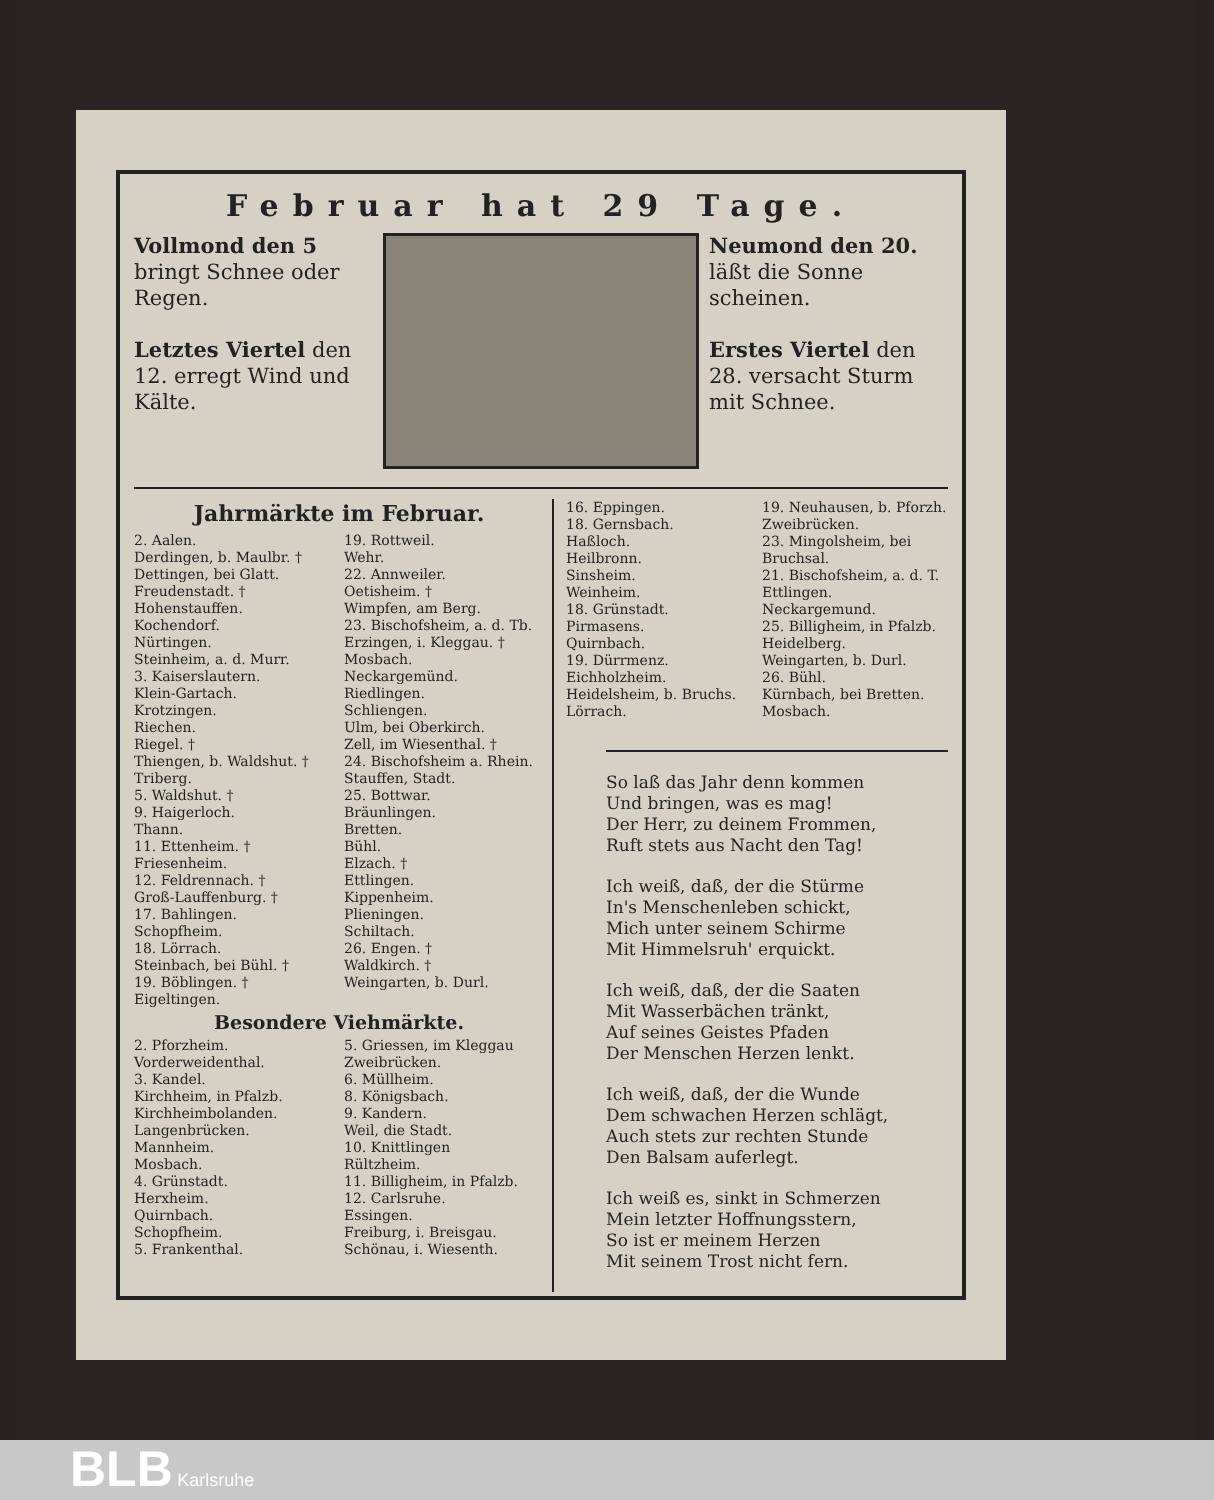Februar hat 29 Tage.
Vollmond den 5 bringt Schnee oder Regen.
Letztes Viertel den 12. erregt Wind und Kälte.
Neumond den 20. läßt die Sonne scheinen.
Erstes Viertel den 28. versacht Sturm mit Schnee.
Jahrmärkte im Februar.
2. Aalen.
Derdingen, b. Maulbr. †
Dettingen, bei Glatt.
Freudenstadt. †
Hohenstauffen.
Kochendorf.
Nürtingen.
Steinheim, a. d. Murr.
3. Kaiserslautern.
Klein-Gartach.
Krotzingen.
Riechen.
Riegel. †
Thiengen, b. Waldshut. †
Triberg.
5. Waldshut. †
9. Haigerloch.
Thann.
11. Ettenheim. †
Friesenheim.
12. Feldrennach. †
Groß-Lauffenburg. †
17. Bahlingen.
Schopfheim.
18. Lörrach.
Steinbach, bei Bühl. †
19. Böblingen. †
Eigeltingen.
19. Rottweil.
Wehr.
22. Annweiler.
Oetisheim. †
Wimpfen, am Berg.
23. Bischofsheim, a. d. Tb.
Erzingen, i. Kleggau. †
Mosbach.
Neckargemünd.
Riedlingen.
Schliengen.
Ulm, bei Oberkirch.
Zell, im Wiesenthal. †
24. Bischofsheim a. Rhein.
Stauffen, Stadt.
25. Bottwar.
Bräunlingen.
Bretten.
Bühl.
Elzach. †
Ettlingen.
Kippenheim.
Plieningen.
Schiltach.
26. Engen. †
Waldkirch. †
Weingarten, b. Durl.
Besondere Viehmärkte.
2. Pforzheim.
Vorderweidenthal.
3. Kandel.
Kirchheim, in Pfalzb.
Kirchheimbolanden.
Langenbrücken.
Mannheim.
Mosbach.
4. Grünstadt.
Herxheim.
Quirnbach.
Schopfheim.
5. Frankenthal.
5. Griessen, im Kleggau
Zweibrücken.
6. Müllheim.
8. Königsbach.
9. Kandern.
Weil, die Stadt.
10. Knittlingen
Rültzheim.
11. Billigheim, in Pfalzb.
12. Carlsruhe.
Essingen.
Freiburg, i. Breisgau.
Schönau, i. Wiesenth.
16. Eppingen.
18. Gernsbach.
Haßloch.
Heilbronn.
Sinsheim.
Weinheim.
18. Grünstadt.
Pirmasens.
Quirnbach.
19. Dürrmenz.
Eichholzheim.
Heidelsheim, b. Bruchs.
Lörrach.
19. Neuhausen, b. Pforzh.
Zweibrücken.
23. Mingolsheim, bei Bruchsal.
21. Bischofsheim, a. d. T.
Ettlingen.
Neckargemund.
25. Billigheim, in Pfalzb.
Heidelberg.
Weingarten, b. Durl.
26. Bühl.
Kürnbach, bei Bretten.
Mosbach.
So laß das Jahr denn kommen
Und bringen, was es mag!
Der Herr, zu deinem Frommen,
Ruft stets aus Nacht den Tag!
Ich weiß, daß, der die Stürme
In's Menschenleben schickt,
Mich unter seinem Schirme
Mit Himmelsruh' erquickt.
Ich weiß, daß, der die Saaten
Mit Wasserbächen tränkt,
Auf seines Geistes Pfaden
Der Menschen Herzen lenkt.
Ich weiß, daß, der die Wunde
Dem schwachen Herzen schlägt,
Auch stets zur rechten Stunde
Den Balsam auferlegt.
Ich weiß es, sinkt in Schmerzen
Mein letzter Hoffnungsstern,
So ist er meinem Herzen
Mit seinem Trost nicht fern.
BLB Karlsruhe